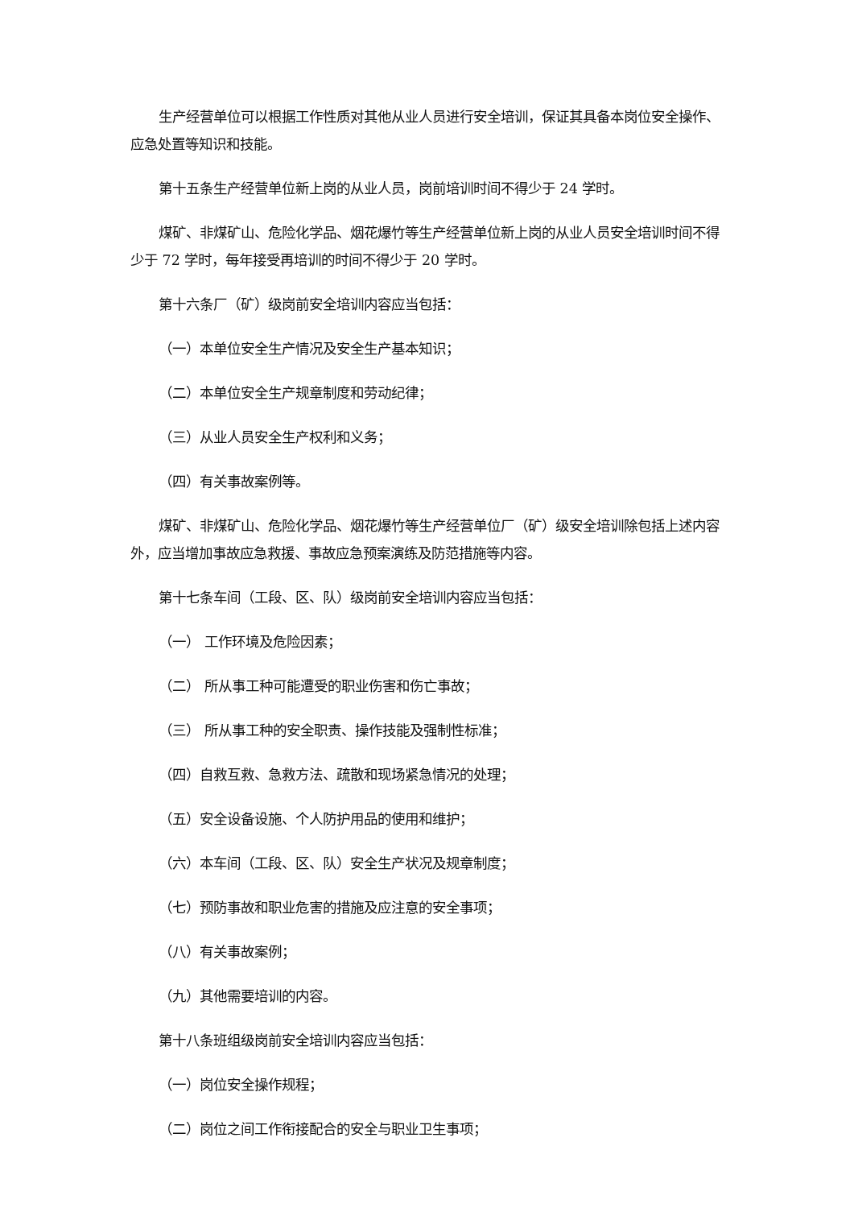生产经营单位可以根据工作性质对其他从业人员进行安全培训，保证其具备本岗位安全操作、应急处置等知识和技能。
第十五条生产经营单位新上岗的从业人员，岗前培训时间不得少于 24 学时。
煤矿、非煤矿山、危险化学品、烟花爆竹等生产经营单位新上岗的从业人员安全培训时间不得少于 72 学时，每年接受再培训的时间不得少于 20 学时。
第十六条厂（矿）级岗前安全培训内容应当包括：
（一）本单位安全生产情况及安全生产基本知识；
（二）本单位安全生产规章制度和劳动纪律；
（三）从业人员安全生产权利和义务；
（四）有关事故案例等。
煤矿、非煤矿山、危险化学品、烟花爆竹等生产经营单位厂（矿）级安全培训除包括上述内容外，应当增加事故应急救援、事故应急预案演练及防范措施等内容。
第十七条车间（工段、区、队）级岗前安全培训内容应当包括：
（一） 工作环境及危险因素；
（二） 所从事工种可能遭受的职业伤害和伤亡事故；
（三） 所从事工种的安全职责、操作技能及强制性标准；
（四）自救互救、急救方法、疏散和现场紧急情况的处理；
（五）安全设备设施、个人防护用品的使用和维护；
（六）本车间（工段、区、队）安全生产状况及规章制度；
（七）预防事故和职业危害的措施及应注意的安全事项；
（八）有关事故案例；
（九）其他需要培训的内容。
第十八条班组级岗前安全培训内容应当包括：
（一）岗位安全操作规程；
（二）岗位之间工作衔接配合的安全与职业卫生事项；